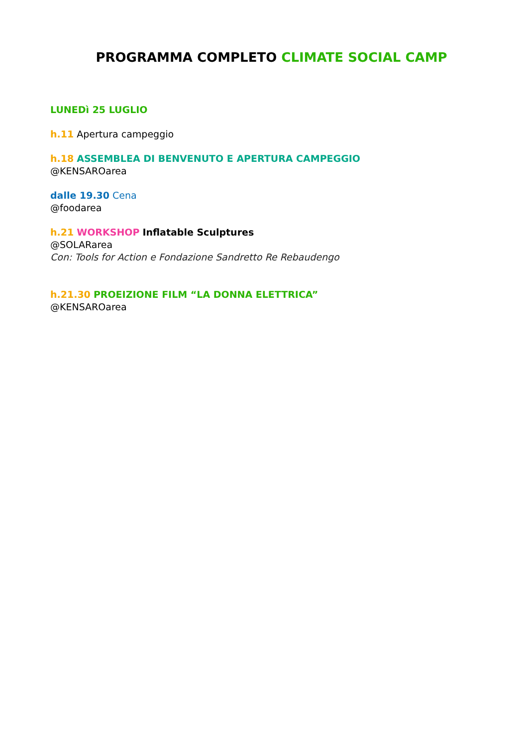PROGRAMMA COMPLETO CLIMATE SOCIAL CAMP
LUNEDì 25 LUGLIO
h.11 Apertura campeggio
h.18 ASSEMBLEA DI BENVENUTO E APERTURA CAMPEGGIO
@KENSAROarea
dalle 19.30 Cena
@foodarea
h.21 WORKSHOP Inflatable Sculptures
@SOLARarea
Con: Tools for Action e Fondazione Sandretto Re Rebaudengo
h.21.30 PROEIZIONE FILM “LA DONNA ELETTRICA”
@KENSAROarea